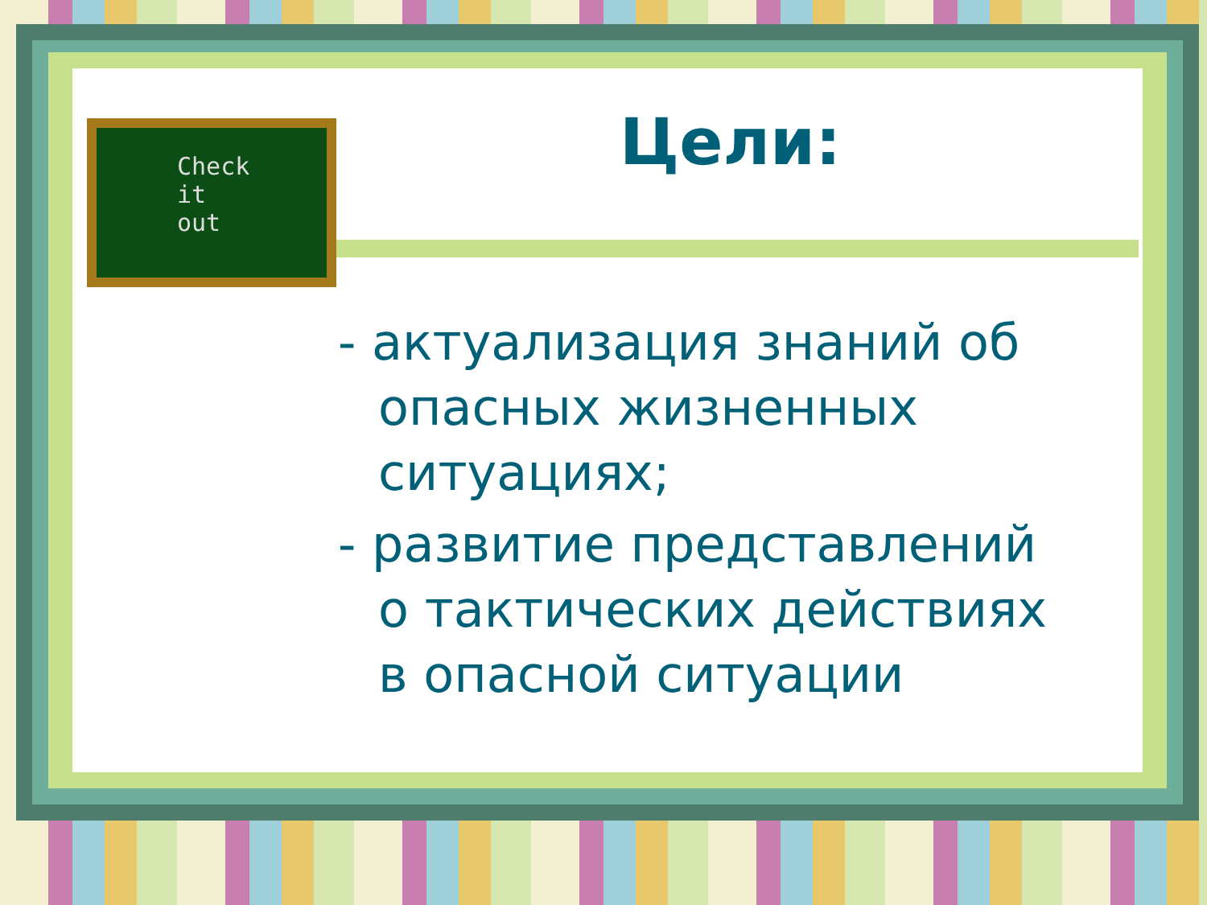Check
it
out
Цели:
- актуализация знаний об опасных жизненных ситуациях;
- развитие представлений о тактических действиях в опасной ситуации